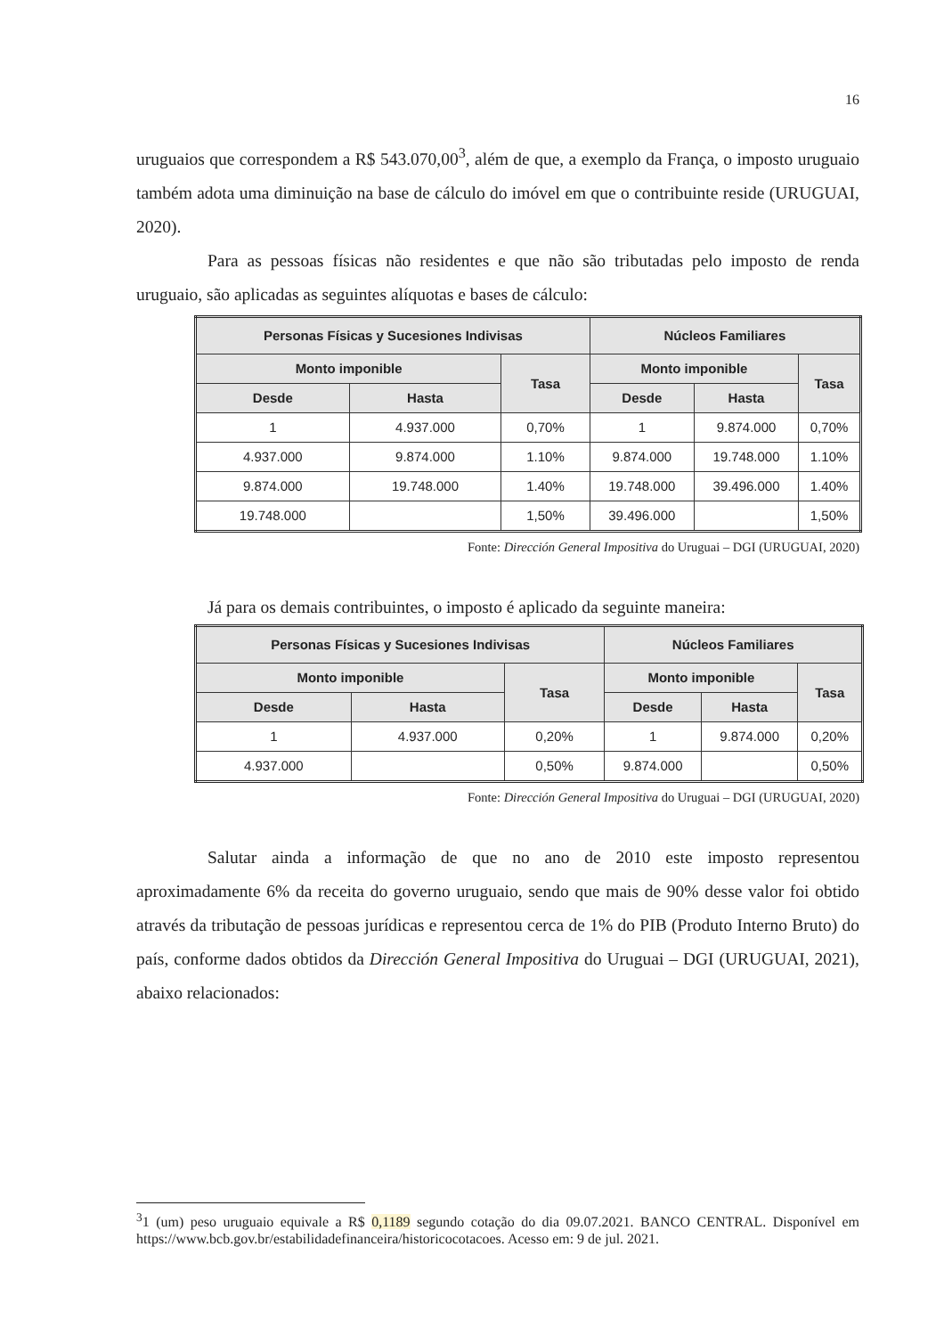16
uruguaios que correspondem a R$ 543.070,00<sup>3</sup>, além de que, a exemplo da França, o imposto uruguaio também adota uma diminuição na base de cálculo do imóvel em que o contribuinte reside (URUGUAI, 2020).
Para as pessoas físicas não residentes e que não são tributadas pelo imposto de renda uruguaio, são aplicadas as seguintes alíquotas e bases de cálculo:
| Personas Físicas y Sucesiones Indivisas | | | Núcleos Familiares | | |
| --- | --- | --- | --- | --- | --- |
| Monto imponible | | Tasa | Monto imponible | | Tasa |
| Desde | Hasta | | Desde | Hasta | |
| 1 | 4.937.000 | 0,70% | 1 | 9.874.000 | 0,70% |
| 4.937.000 | 9.874.000 | 1.10% | 9.874.000 | 19.748.000 | 1.10% |
| 9.874.000 | 19.748.000 | 1.40% | 19.748.000 | 39.496.000 | 1.40% |
| 19.748.000 | | 1,50% | 39.496.000 | | 1,50% |
Fonte: Dirección General Impositiva do Uruguai – DGI (URUGUAI, 2020)
Já para os demais contribuintes, o imposto é aplicado da seguinte maneira:
| Personas Físicas y Sucesiones Indivisas | | | Núcleos Familiares | | |
| --- | --- | --- | --- | --- | --- |
| Monto imponible | | Tasa | Monto imponible | | Tasa |
| Desde | Hasta | | Desde | Hasta | |
| 1 | 4.937.000 | 0,20% | 1 | 9.874.000 | 0,20% |
| 4.937.000 | | 0,50% | 9.874.000 | | 0,50% |
Fonte: Dirección General Impositiva do Uruguai – DGI (URUGUAI, 2020)
Salutar ainda a informação de que no ano de 2010 este imposto representou aproximadamente 6% da receita do governo uruguaio, sendo que mais de 90% desse valor foi obtido através da tributação de pessoas jurídicas e representou cerca de 1% do PIB (Produto Interno Bruto) do país, conforme dados obtidos da Dirección General Impositiva do Uruguai – DGI (URUGUAI, 2021), abaixo relacionados:
<sup>3</sup> 1 (um) peso uruguaio equivale a R$ 0,1189 segundo cotação do dia 09.07.2021. BANCO CENTRAL. Disponível em https://www.bcb.gov.br/estabilidadefinanceira/historicocotacoes. Acesso em: 9 de jul. 2021.